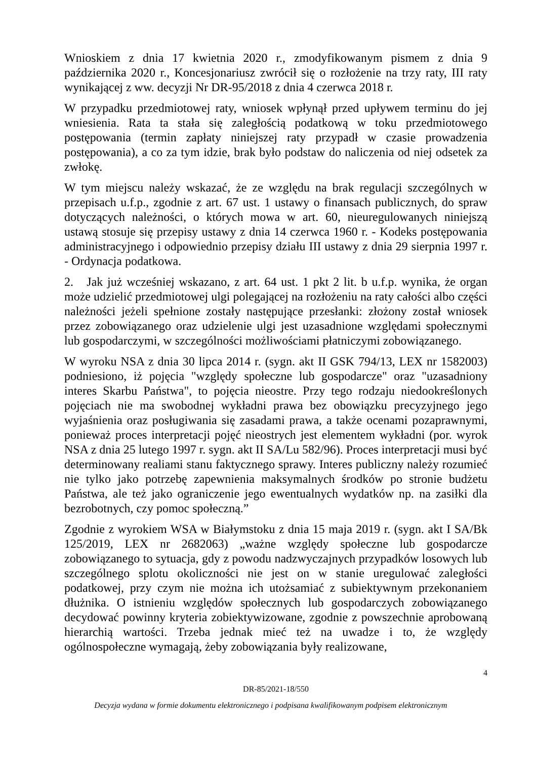Wnioskiem z dnia 17 kwietnia 2020 r., zmodyfikowanym pismem z dnia 9 października 2020 r., Koncesjonariusz zwrócił się o rozłożenie na trzy raty, III raty wynikającej z ww. decyzji Nr DR-95/2018 z dnia 4 czerwca 2018 r.
W przypadku przedmiotowej raty, wniosek wpłynął przed upływem terminu do jej wniesienia. Rata ta stała się zaległością podatkową w toku przedmiotowego postępowania (termin zapłaty niniejszej raty przypadł w czasie prowadzenia postępowania), a co za tym idzie, brak było podstaw do naliczenia od niej odsetek za zwłokę.
W tym miejscu należy wskazać, że ze względu na brak regulacji szczególnych w przepisach u.f.p., zgodnie z art. 67 ust. 1 ustawy o finansach publicznych, do spraw dotyczących należności, o których mowa w art. 60, nieuregulowanych niniejszą ustawą stosuje się przepisy ustawy z dnia 14 czerwca 1960 r. - Kodeks postępowania administracyjnego i odpowiednio przepisy działu III ustawy z dnia 29 sierpnia 1997 r. - Ordynacja podatkowa.
2. Jak już wcześniej wskazano, z art. 64 ust. 1 pkt 2 lit. b u.f.p. wynika, że organ może udzielić przedmiotowej ulgi polegającej na rozłożeniu na raty całości albo części należności jeżeli spełnione zostały następujące przesłanki: złożony został wniosek przez zobowiązanego oraz udzielenie ulgi jest uzasadnione względami społecznymi lub gospodarczymi, w szczególności możliwościami płatniczymi zobowiązanego.
W wyroku NSA z dnia 30 lipca 2014 r. (sygn. akt II GSK 794/13, LEX nr 1582003) podniesiono, iż pojęcia "względy społeczne lub gospodarcze" oraz "uzasadniony interes Skarbu Państwa", to pojęcia nieostre. Przy tego rodzaju niedookreślonych pojęciach nie ma swobodnej wykładni prawa bez obowiązku precyzyjnego jego wyjaśnienia oraz posługiwania się zasadami prawa, a także ocenami pozaprawnymi, ponieważ proces interpretacji pojęć nieostrych jest elementem wykładni (por. wyrok NSA z dnia 25 lutego 1997 r. sygn. akt II SA/Lu 582/96). Proces interpretacji musi być determinowany realiami stanu faktycznego sprawy. Interes publiczny należy rozumieć nie tylko jako potrzebę zapewnienia maksymalnych środków po stronie budżetu Państwa, ale też jako ograniczenie jego ewentualnych wydatków np. na zasiłki dla bezrobotnych, czy pomoc społeczną.”
Zgodnie z wyrokiem WSA w Białymstoku z dnia 15 maja 2019 r. (sygn. akt I SA/Bk 125/2019, LEX nr 2682063) „ważne względy społeczne lub gospodarcze zobowiązanego to sytuacja, gdy z powodu nadzwyczajnych przypadków losowych lub szczególnego splotu okoliczności nie jest on w stanie uregulować zaległości podatkowej, przy czym nie można ich utożsamiać z subiektywnym przekonaniem dłużnika. O istnieniu względów społecznych lub gospodarczych zobowiązanego decydować powinny kryteria zobiektywizowane, zgodnie z powszechnie aprobowaną hierarchią wartości. Trzeba jednak mieć też na uwadze i to, że względy ogólnospołeczne wymagają, żeby zobowiązania były realizowane,
4
DR-85/2021-18/550
Decyzja wydana w formie dokumentu elektronicznego i podpisana kwalifikowanym podpisem elektronicznym